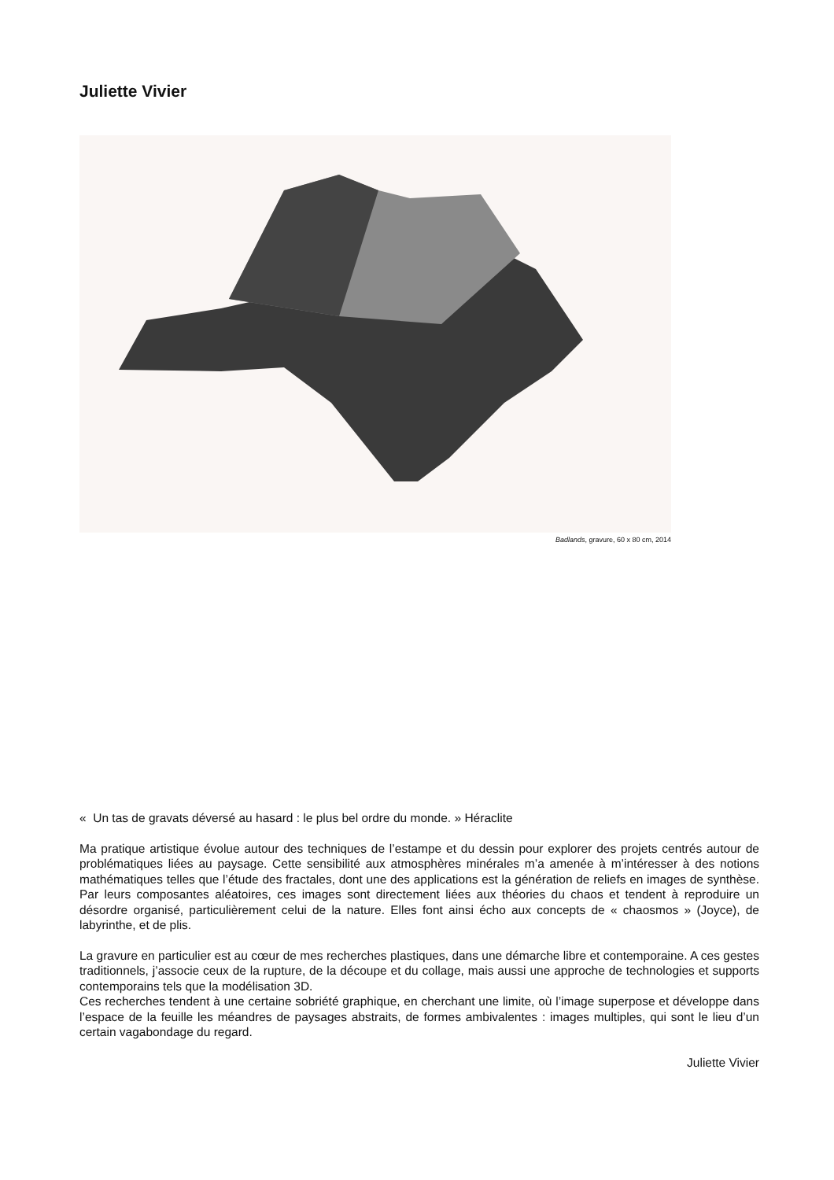Juliette Vivier
Badlands, gravure, 60 x 80 cm, 2014
« Un tas de gravats déversé au hasard : le plus bel ordre du monde. » Héraclite
Ma pratique artistique évolue autour des techniques de l’estampe et du dessin pour explorer des projets centrés autour de problématiques liées au paysage. Cette sensibilité aux atmosphères minérales m’a amenée à m’intéresser à des notions mathématiques telles que l’étude des fractales, dont une des applications est la génération de reliefs en images de synthèse. Par leurs composantes aléatoires, ces images sont directement liées aux théories du chaos et tendent à reproduire un désordre organisé, particulièrement celui de la nature. Elles font ainsi écho aux concepts de « chaosmos » (Joyce), de labyrinthe, et de plis.
La gravure en particulier est au cœur de mes recherches plastiques, dans une démarche libre et contemporaine. A ces gestes traditionnels, j’associe ceux de la rupture, de la découpe et du collage, mais aussi une approche de technologies et supports contemporains tels que la modélisation 3D.
Ces recherches tendent à une certaine sobriété graphique, en cherchant une limite, où l’image superpose et développe dans l’espace de la feuille les méandres de paysages abstraits, de formes ambivalentes : images multiples, qui sont le lieu d’un certain vagabondage du regard.
Juliette Vivier